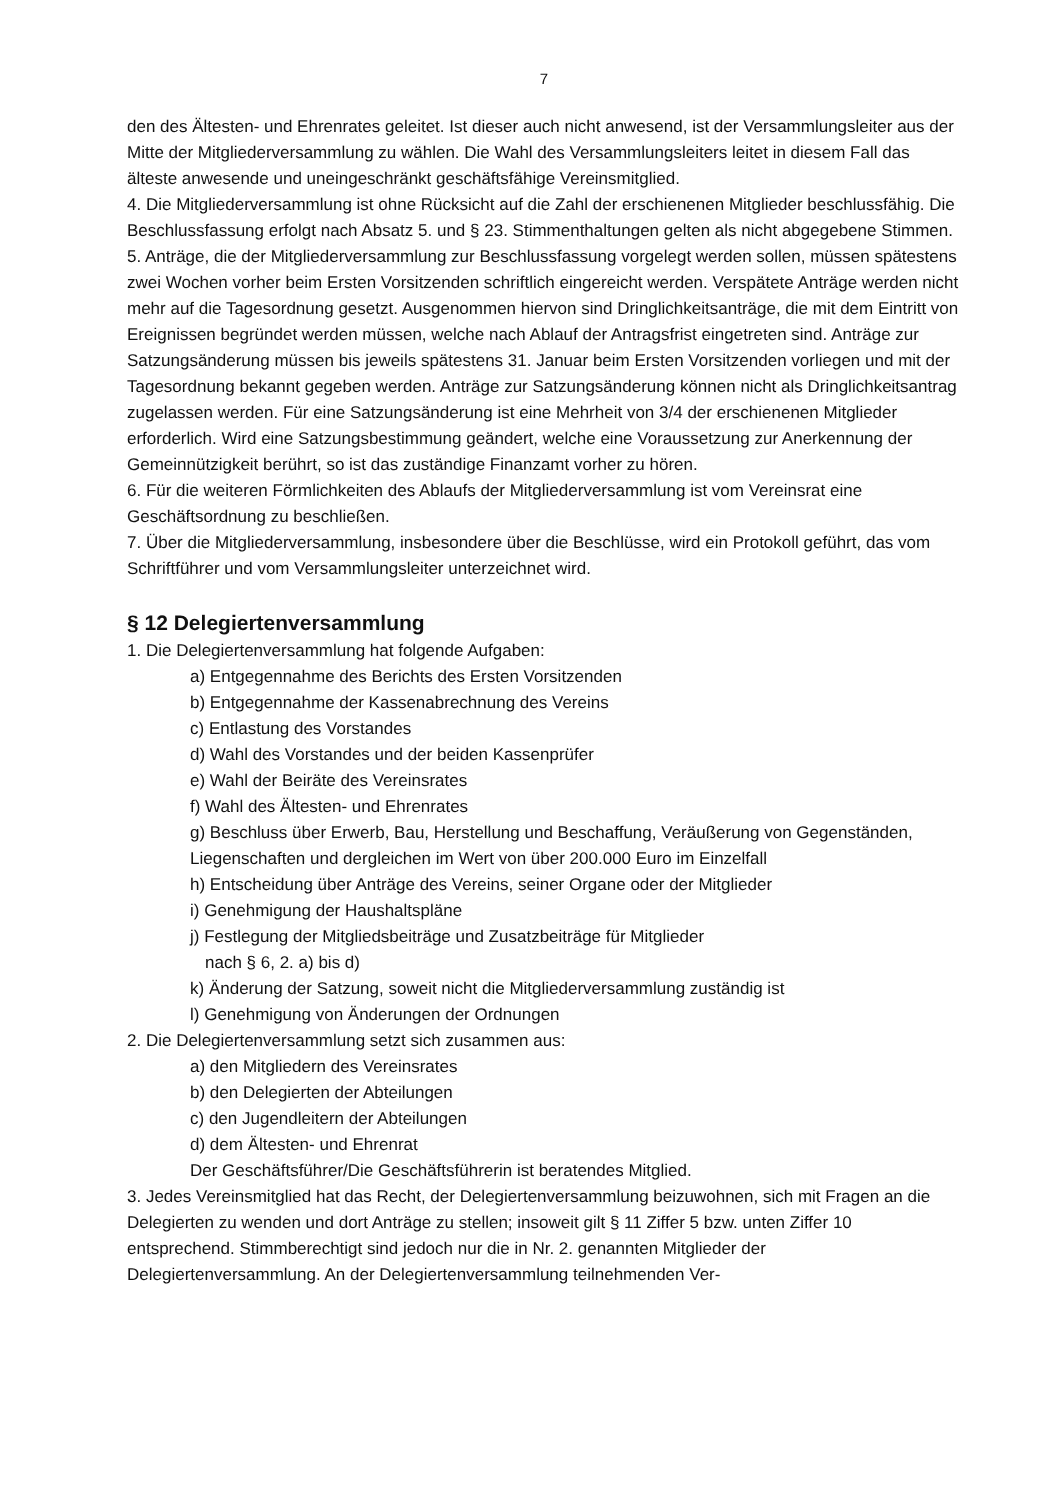7
den des Ältesten- und Ehrenrates geleitet. Ist dieser auch nicht anwesend, ist der Versamm­lungsleiter aus der Mitte der Mitgliederversammlung zu wählen. Die Wahl des Versammlungs­leiters leitet in diesem Fall das älteste anwesende und uneingeschränkt geschäftsfähige Ver­einsmitglied.
4. Die Mitgliederversammlung ist ohne Rücksicht auf die Zahl der erschienenen Mitglieder be­schlussfähig. Die Beschlussfassung erfolgt nach Absatz 5. und § 23. Stimmenthaltungen gelten als nicht abgegebene Stimmen.
5. Anträge, die der Mitgliederversammlung zur Beschlussfassung vorgelegt werden sollen, müs­sen spätestens zwei Wochen vorher beim Ersten Vorsitzenden schriftlich eingereicht werden. Verspätete Anträge werden nicht mehr auf die Tagesordnung gesetzt. Ausgenommen hiervon sind Dringlichkeitsanträge, die mit dem Eintritt von Ereignissen begründet werden müssen, welche nach Ablauf der Antragsfrist eingetreten sind. Anträge zur Satzungsänderung müssen bis jeweils spätestens 31. Januar beim Ersten Vorsitzenden vorliegen und mit der Tagesordnung bekannt gegeben werden. Anträge zur Satzungsänderung können nicht als Dringlichkeitsantrag zugelassen werden. Für eine Satzungsänderung ist eine Mehrheit von 3/4 der erschienenen Mitglieder erforderlich. Wird eine Satzungsbestimmung geändert, welche eine Voraussetzung zur Anerkennung der Gemeinnützigkeit berührt, so ist das zuständige Finanzamt vorher zu hö­ren.
6. Für die weiteren Förmlichkeiten des Ablaufs der Mitgliederversammlung ist vom Vereinsrat eine Geschäftsordnung zu beschließen.
7. Über die Mitgliederversammlung, insbesondere über die Beschlüsse, wird ein Protokoll ge­führt, das vom Schriftführer und vom Versammlungsleiter unterzeichnet wird.
§ 12 Delegiertenversammlung
1. Die Delegiertenversammlung hat folgende Aufgaben:
a) Entgegennahme des Berichts des Ersten Vorsitzenden
b) Entgegennahme der Kassenabrechnung des Vereins
c) Entlastung des Vorstandes
d) Wahl des Vorstandes und der beiden Kassenprüfer
e) Wahl der Beiräte des Vereinsrates
f) Wahl des Ältesten- und Ehrenrates
g) Beschluss über Erwerb, Bau, Herstellung und Beschaffung, Veräußerung von Gegen­ständen, Liegenschaften und dergleichen im Wert von über 200.000 Euro im Einzelfall
h) Entscheidung über Anträge des Vereins, seiner Organe oder der Mitglieder
i) Genehmigung der Haushaltspläne
j) Festlegung der Mitgliedsbeiträge und Zusatzbeiträge für Mitglieder
nach § 6, 2. a) bis d)
k) Änderung der Satzung, soweit nicht die Mitgliederversammlung zuständig ist
l) Genehmigung von Änderungen der Ordnungen
2. Die Delegiertenversammlung setzt sich zusammen aus:
a) den Mitgliedern des Vereinsrates
b) den Delegierten der Abteilungen
c) den Jugendleitern der Abteilungen
d) dem Ältesten- und Ehrenrat
Der Geschäftsführer/Die Geschäftsführerin ist beratendes Mitglied.
3. Jedes Vereinsmitglied hat das Recht, der Delegiertenversammlung beizuwohnen, sich mit Fragen an die Delegierten zu wenden und dort Anträge zu stellen; insoweit gilt § 11 Ziffer 5 bzw. unten Ziffer 10 entsprechend. Stimmberechtigt sind jedoch nur die in Nr. 2. genannten Mitglieder der Delegiertenversammlung. An der Delegiertenversammlung teilnehmenden Ver-